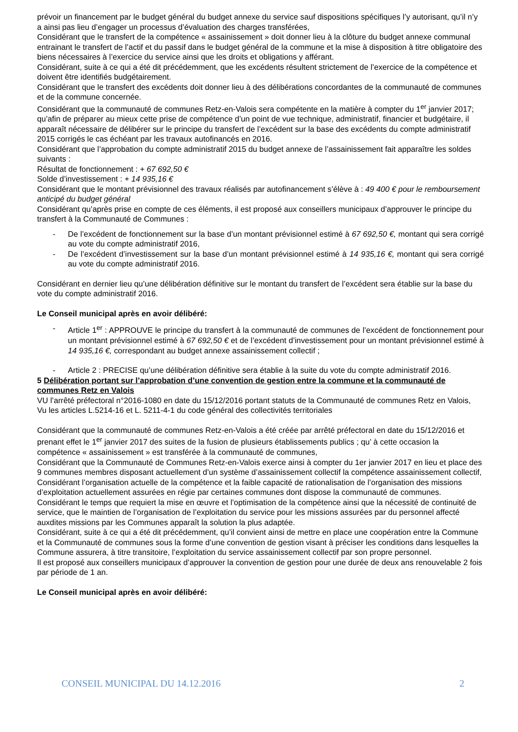prévoir un financement par le budget général du budget annexe du service sauf dispositions spécifiques l’y autorisant, qu’il n’y a ainsi pas lieu d’engager un processus d’évaluation des charges transférées,
Considérant que le transfert de la compétence « assainissement » doit donner lieu à la clôture du budget annexe communal entrainant le transfert de l’actif et du passif dans le budget général de la commune et la mise à disposition à titre obligatoire des biens nécessaires à l’exercice du service ainsi que les droits et obligations y afférant.
Considérant, suite à ce qui a été dit précédemment, que les excédents résultent strictement de l’exercice de la compétence et doivent être identifiés budgétairement.
Considérant que le transfert des excédents doit donner lieu à des délibérations concordantes de la communauté de communes et de la commune concernée.
Considérant que la communauté de communes Retz-en-Valois sera compétente en la matière à compter du 1<sup>er</sup> janvier 2017; qu’afin de préparer au mieux cette prise de compétence d’un point de vue technique, administratif, financier et budgétaire, il apparaît nécessaire de délibérer sur le principe du transfert de l’excédent sur la base des excédents du compte administratif 2015 corrigés le cas échéant par les travaux autofinancés en 2016.
Considérant que l’approbation du compte administratif 2015 du budget annexe de l’assainissement fait apparaître les soldes suivants :
Résultat de fonctionnement : + 67 692,50 €
Solde d’investissement : + 14 935,16 €
Considérant que le montant prévisionnel des travaux réalisés par autofinancement s’élève à : 49 400 € pour le remboursement anticipé du budget général
Considérant qu’après prise en compte de ces éléments, il est proposé aux conseillers municipaux d’approuver le principe du transfert à la Communauté de Communes :
- De l’excédent de fonctionnement sur la base d’un montant prévisionnel estimé à 67 692,50 €, montant qui sera corrigé au vote du compte administratif 2016,
- De l’excédent d’investissement sur la base d’un montant prévisionnel estimé à 14 935,16 €, montant qui sera corrigé au vote du compte administratif 2016.
Considérant en dernier lieu qu’une délibération définitive sur le montant du transfert de l’excédent sera établie sur la base du vote du compte administratif 2016.
Le Conseil municipal après en avoir délibéré:
- Article 1<sup>er</sup> : APPROUVE le principe du transfert à la communauté de communes de l’excédent de fonctionnement pour un montant prévisionnel estimé à 67 692,50 € et de l’excédent d’investissement pour un montant prévisionnel estimé à 14 935,16 €, correspondant au budget annexe assainissement collectif ;
- Article 2 : PRECISE qu’une délibération définitive sera établie à la suite du vote du compte administratif 2016.
5 Délibération portant sur l’approbation d’une convention de gestion entre la commune et la communauté de communes Retz en Valois
VU l’arrêté préfectoral n°2016-1080 en date du 15/12/2016 portant statuts de la Communauté de communes Retz en Valois,
Vu les articles L.5214-16 et L. 5211-4-1 du code général des collectivités territoriales
Considérant que la communauté de communes Retz-en-Valois a été créée par arrêté préfectoral en date du 15/12/2016 et prenant effet le 1<sup>er</sup> janvier 2017 des suites de la fusion de plusieurs établissements publics ; qu’ à cette occasion la compétence « assainissement » est transférée à la communauté de communes,
Considérant que la Communauté de Communes Retz-en-Valois exerce ainsi à compter du 1er janvier 2017 en lieu et place des 9 communes membres disposant actuellement d’un système d’assainissement collectif la compétence assainissement collectif,
Considérant l’organisation actuelle de la compétence et la faible capacité de rationalisation de l’organisation des missions d’exploitation actuellement assurées en régie par certaines communes dont dispose la communauté de communes.
Considérant le temps que requiert la mise en œuvre et l’optimisation de la compétence ainsi que la nécessité de continuité de service, que le maintien de l’organisation de l’exploitation du service pour les missions assurées par du personnel affecté auxdites missions par les Communes apparaît la solution la plus adaptée.
Considérant, suite à ce qui a été dit précédemment, qu’il convient ainsi de mettre en place une coopération entre la Commune et la Communauté de communes sous la forme d’une convention de gestion visant à préciser les conditions dans lesquelles la Commune assurera, à titre transitoire, l’exploitation du service assainissement collectif par son propre personnel.
Il est proposé aux conseillers municipaux d’approuver la convention de gestion pour une durée de deux ans renouvelable 2 fois par période de 1 an.
Le Conseil municipal après en avoir délibéré:
CONSEIL MUNICIPAL DU 14.12.2016 2